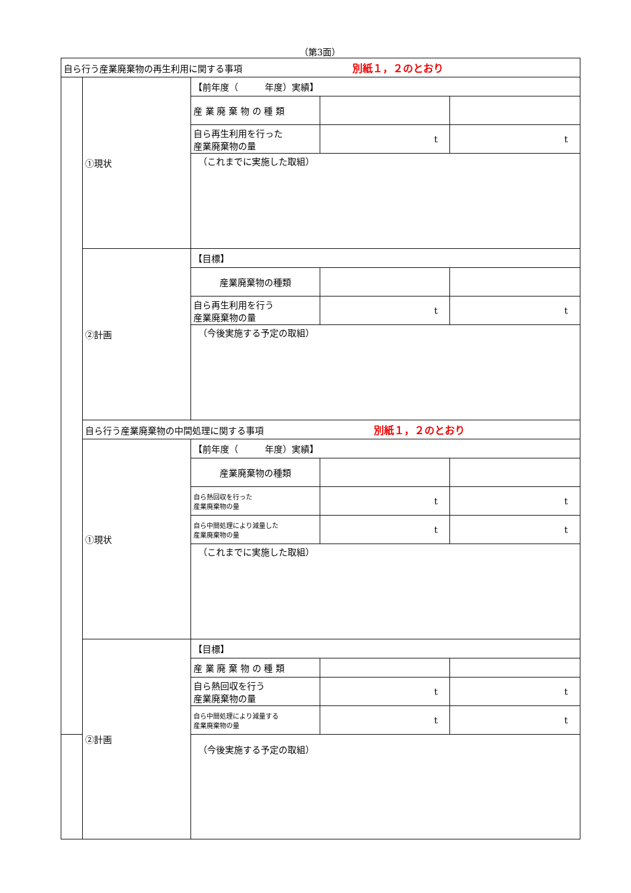（第3面）
| 自ら行う産業廃棄物の再生利用に関する事項 別紙１，２のとおり | | | | |
| | ①現状 | 【前年度（ 年度）実績】 | | |
| | | 産 業 廃 棄 物 の 種 類 | | |
| | | 自ら再生利用を行った 産業廃棄物の量 | t | t |
| | | （これまでに実施した取組） | | |
| | ②計画 | 【目標】 | | |
| | | 産業廃棄物の種類 | | |
| | | 自ら再生利用を行う 産業廃棄物の量 | t | t |
| | | （今後実施する予定の取組） | | |
| | 自ら行う産業廃棄物の中間処理に関する事項 別紙１，２のとおり | | | |
| | ①現状 | 【前年度（ 年度）実績】 | | |
| | | 産業廃棄物の種類 | | |
| | | 自ら熱回収を行った 産業廃棄物の量 | t | t |
| | | 自ら中間処理により減量した 産業廃棄物の量 | t | t |
| | | （これまでに実施した取組） | | |
| | ②計画 | 【目標】 | | |
| | | 産 業 廃 棄 物 の 種 類 | | |
| | | 自ら熱回収を行う 産業廃棄物の量 | t | t |
| | | 自ら中間処理により減量する 産業廃棄物の量 | t | t |
| | | （今後実施する予定の取組） | | |